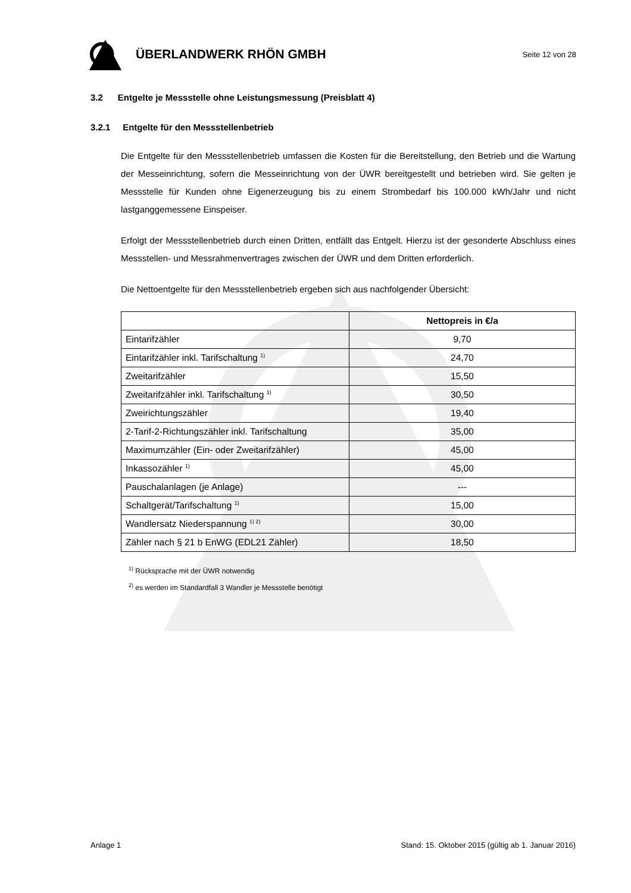ÜBERLANDWERK RHÖN GMBH
Seite 12 von 28
3.2 Entgelte je Messstelle ohne Leistungsmessung (Preisblatt 4)
3.2.1 Entgelte für den Messstellenbetrieb
Die Entgelte für den Messstellenbetrieb umfassen die Kosten für die Bereitstellung, den Betrieb und die Wartung der Messeinrichtung, sofern die Messeinrichtung von der ÜWR bereitgestellt und betrieben wird. Sie gelten je Messstelle für Kunden ohne Eigenerzeugung bis zu einem Strombedarf bis 100.000 kWh/Jahr und nicht lastganggemessene Einspeiser.
Erfolgt der Messstellenbetrieb durch einen Dritten, entfällt das Entgelt. Hierzu ist der gesonderte Abschluss eines Messstellen- und Messrahmenvertrages zwischen der ÜWR und dem Dritten erforderlich.
Die Nettoentgelte für den Messstellenbetrieb ergeben sich aus nachfolgender Übersicht:
| | Nettopreis in €/a |
| --- | --- |
| Eintarifzähler | 9,70 |
| Eintarifzähler inkl. Tarifschaltung <sup>1)</sup> | 24,70 |
| Zweitarifzähler | 15,50 |
| Zweitarifzähler inkl. Tarifschaltung <sup>1)</sup> | 30,50 |
| Zweirichtungszähler | 19,40 |
| 2-Tarif-2-Richtungszähler inkl. Tarifschaltung | 35,00 |
| Maximumzähler (Ein- oder Zweitarifzähler) | 45,00 |
| Inkassozähler <sup>1)</sup> | 45,00 |
| Pauschalanlagen (je Anlage) | --- |
| Schaltgerät/Tarifschaltung <sup>1)</sup> | 15,00 |
| Wandlersatz Niederspannung <sup>1) 2)</sup> | 30,00 |
| Zähler nach § 21 b EnWG (EDL21 Zähler) | 18,50 |
<sup>1)</sup> Rücksprache mit der ÜWR notwendig
<sup>2)</sup> es werden im Standardfall 3 Wandler je Messstelle benötigt
Anlage 1 Stand: 15. Oktober 2015 (gültig ab 1. Januar 2016)